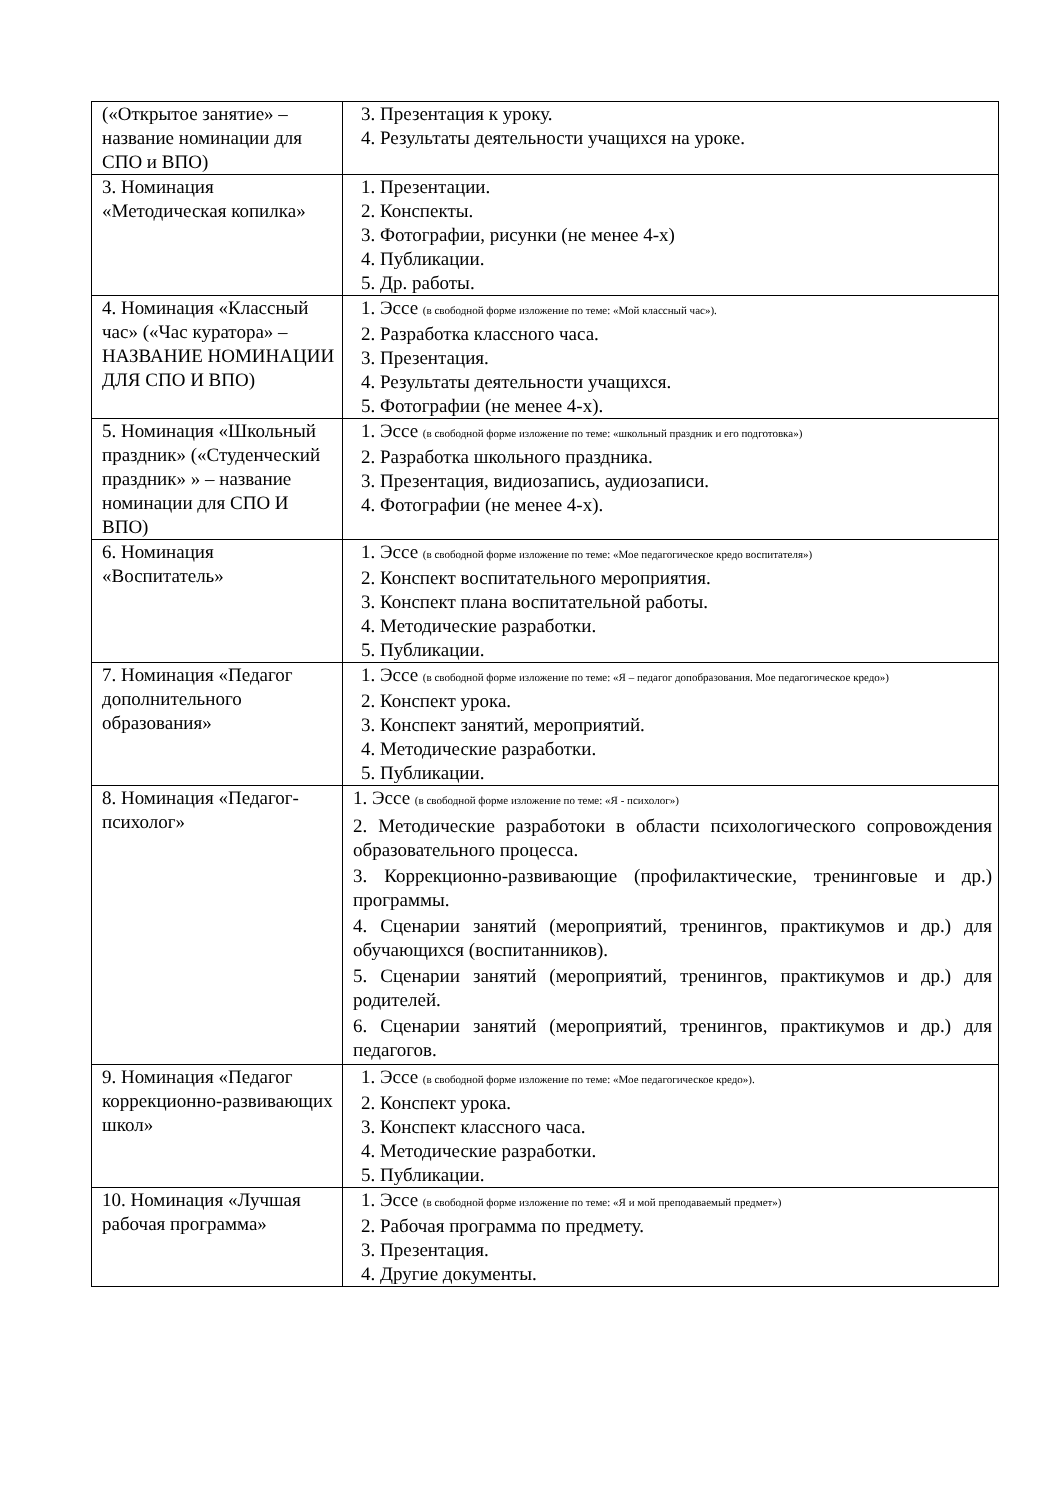| («Открытое занятие» – название номинации для СПО и ВПО) | 3. Презентация к уроку. 4. Результаты деятельности учащихся на уроке. |
| 3. Номинация «Методическая копилка» | 1. Презентации. 2. Конспекты. 3. Фотографии, рисунки (не менее 4-х) 4. Публикации. 5. Др. работы. |
| 4. Номинация «Классный час» («Час куратора» – НАЗВАНИЕ НОМИНАЦИИ ДЛЯ СПО И ВПО) | 1. Эссе (в свободной форме изложение по теме: «Мой классный час»). 2. Разработка классного часа. 3. Презентация. 4. Результаты деятельности учащихся. 5. Фотографии (не менее 4-х). |
| 5. Номинация «Школьный праздник» («Студенческий праздник» » – название номинации для СПО И ВПО) | 1. Эссе (в свободной форме изложение по теме: «школьный праздник и его подготовка») 2. Разработка школьного праздника. 3. Презентация, видиозапись, аудиозаписи. 4. Фотографии (не менее 4-х). |
| 6. Номинация «Воспитатель» | 1. Эссе (в свободной форме изложение по теме: «Мое педагогическое кредо воспитателя») 2. Конспект воспитательного мероприятия. 3. Конспект плана воспитательной работы. 4. Методические разработки. 5. Публикации. |
| 7. Номинация «Педагог дополнительного образования» | 1. Эссе (в свободной форме изложение по теме: «Я – педагог допобразования. Мое педагогическое кредо») 2. Конспект урока. 3. Конспект занятий, мероприятий. 4. Методические разработки. 5. Публикации. |
| 8. Номинация «Педагог-психолог» | 1. Эссе (в свободной форме изложение по теме: «Я - психолог») 2. Методические разработоки в области психологического сопровождения образовательного процесса. 3. Коррекционно-развивающие (профилактические, тренинговые и др.) программы. 4. Сценарии занятий (мероприятий, тренингов, практикумов и др.) для обучающихся (воспитанников). 5. Сценарии занятий (мероприятий, тренингов, практикумов и др.) для родителей. 6. Сценарии занятий (мероприятий, тренингов, практикумов и др.) для педагогов. |
| 9. Номинация «Педагог коррекционно-развивающих школ» | 1. Эссе (в свободной форме изложение по теме: «Мое педагогическое кредо»). 2. Конспект урока. 3. Конспект классного часа. 4. Методические разработки. 5. Публикации. |
| 10. Номинация «Лучшая рабочая программа» | 1. Эссе (в свободной форме изложение по теме: «Я и мой преподаваемый предмет») 2. Рабочая программа по предмету. 3. Презентация. 4. Другие документы. |